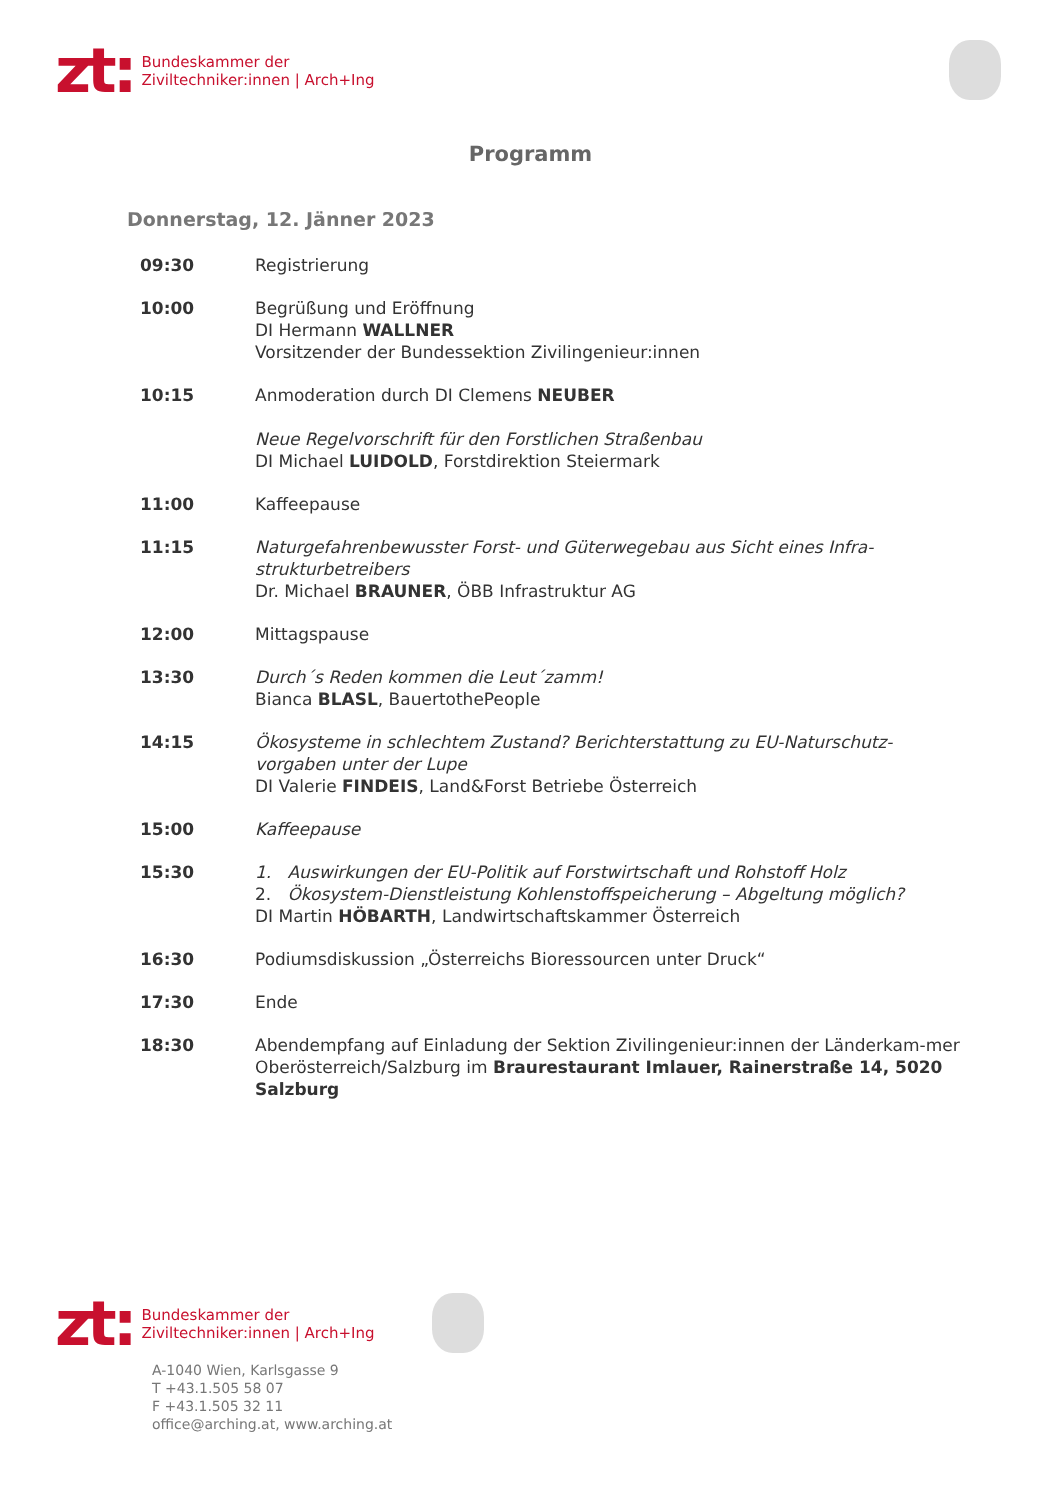zt:
Bundeskammer der
Ziviltechniker:innen | Arch+Ing
Programm
Donnerstag, 12. Jänner 2023
| 09:30 | Registrierung |
| 10:00 | Begrüßung und Eröffnung DI Hermann WALLNER Vorsitzender der Bundessektion Zivilingenieur:innen |
| 10:15 | Anmoderation durch DI Clemens NEUBER Neue Regelvorschrift für den Forstlichen Straßenbau DI Michael LUIDOLD , Forstdirektion Steiermark |
| 11:00 | Kaffeepause |
| 11:15 | Naturgefahrenbewusster Forst- und Güterwegebau aus Sicht eines Infra-strukturbetreibers Dr. Michael BRAUNER , ÖBB Infrastruktur AG |
| 12:00 | Mittagspause |
| 13:30 | Durch´s Reden kommen die Leut´zamm! Bianca BLASL , BauertothePeople |
| 14:15 | Ökosysteme in schlechtem Zustand? Berichterstattung zu EU-Naturschutz-vorgaben unter der Lupe DI Valerie FINDEIS , Land&Forst Betriebe Österreich |
| 15:00 | Kaffeepause |
| 15:30 | 1. Auswirkungen der EU-Politik auf Forstwirtschaft und Rohstoff Holz 2. Ökosystem-Dienstleistung Kohlenstoffspeicherung – Abgeltung möglich? DI Martin HÖBARTH , Landwirtschaftskammer Österreich |
| 16:30 | Podiumsdiskussion „Österreichs Bioressourcen unter Druck“ |
| 17:30 | Ende |
| 18:30 | Abendempfang auf Einladung der Sektion Zivilingenieur:innen der Länderkam-mer Oberösterreich/Salzburg im Braurestaurant Imlauer, Rainerstraße 14, 5020 Salzburg |
zt:
Bundeskammer der
Ziviltechniker:innen | Arch+Ing
A-1040 Wien, Karlsgasse 9
T +43.1.505 58 07
F +43.1.505 32 11
office@arching.at, www.arching.at